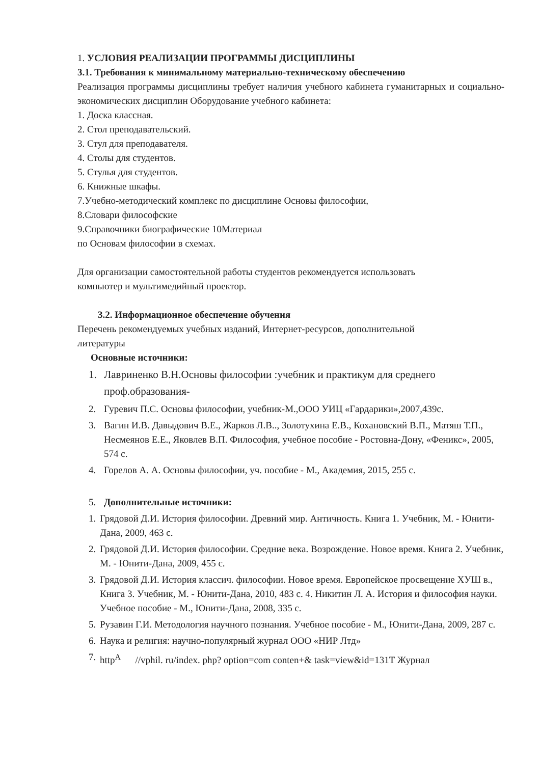1. УСЛОВИЯ РЕАЛИЗАЦИИ ПРОГРАММЫ ДИСЦИПЛИНЫ
3.1. Требования к минимальному материально-техническому обеспечению
Реализация программы дисциплины требует наличия учебного кабинета гуманитарных и социально-экономических дисциплин Оборудование учебного кабинета:
1. Доска классная.
2. Стол преподавательский.
3. Стул для преподавателя.
4. Столы для студентов.
5. Стулья для студентов.
6. Книжные шкафы.
7.Учебно-методический комплекс по дисциплине Основы философии,
8.Словари философские
9.Справочники биографические 10Материал
по Основам философии в схемах.
Для организации самостоятельной работы студентов рекомендуется использовать
компьютер и мультимедийный проектор.
3.2. Информационное обеспечение обучения
Перечень рекомендуемых учебных изданий, Интернет-ресурсов, дополнительной
литературы
Основные источники:
1. Лавриненко В.Н.Основы философии :учебник и практикум для среднего проф.образования-
2. Гуревич П.С. Основы философии, учебник-М.,ООО УИЦ «Гардарики»,2007,439с.
3. Вагин И.В. Давыдович В.Е., Жарков Л.В.., Золотухина Е.В., Кохановский В.П., Матяш Т.П., Несмеянов Е.Е., Яковлев В.П. Философия, учебное пособие - Ростовна-Дону, «Феникс», 2005, 574 с.
4. Горелов А. А. Основы философии, уч. пособие - М., Академия, 2015, 255 с.
5. Дополнительные источники:
1. Грядовой Д.И. История философии. Древний мир. Античность. Книга 1. Учебник, М. - Юнити-Дана, 2009, 463 с.
2. Грядовой Д.И. История философии. Средние века. Возрождение. Новое время. Книга 2. Учебник, М. - Юнити-Дана, 2009, 455 с.
3. Грядовой Д.И. История классич. философии. Новое время. Европейское просвещение ХУШ в., Книга 3. Учебник, М. - Юнити-Дана, 2010, 483 с. 4. Никитин Л. А. История и философия науки. Учебное пособие - М., Юнити-Дана, 2008, 335 с.
5. Рузавин Г.И. Методология научного познания. Учебное пособие - М., Юнити-Дана, 2009, 287 с.
6. Наука и религия: научно-популярный журнал ООО «НИР Лтд»
7. http<sup>A</sup> //vphil. ru/index. php? option=com conten+& task=view&id=131Т Журнал